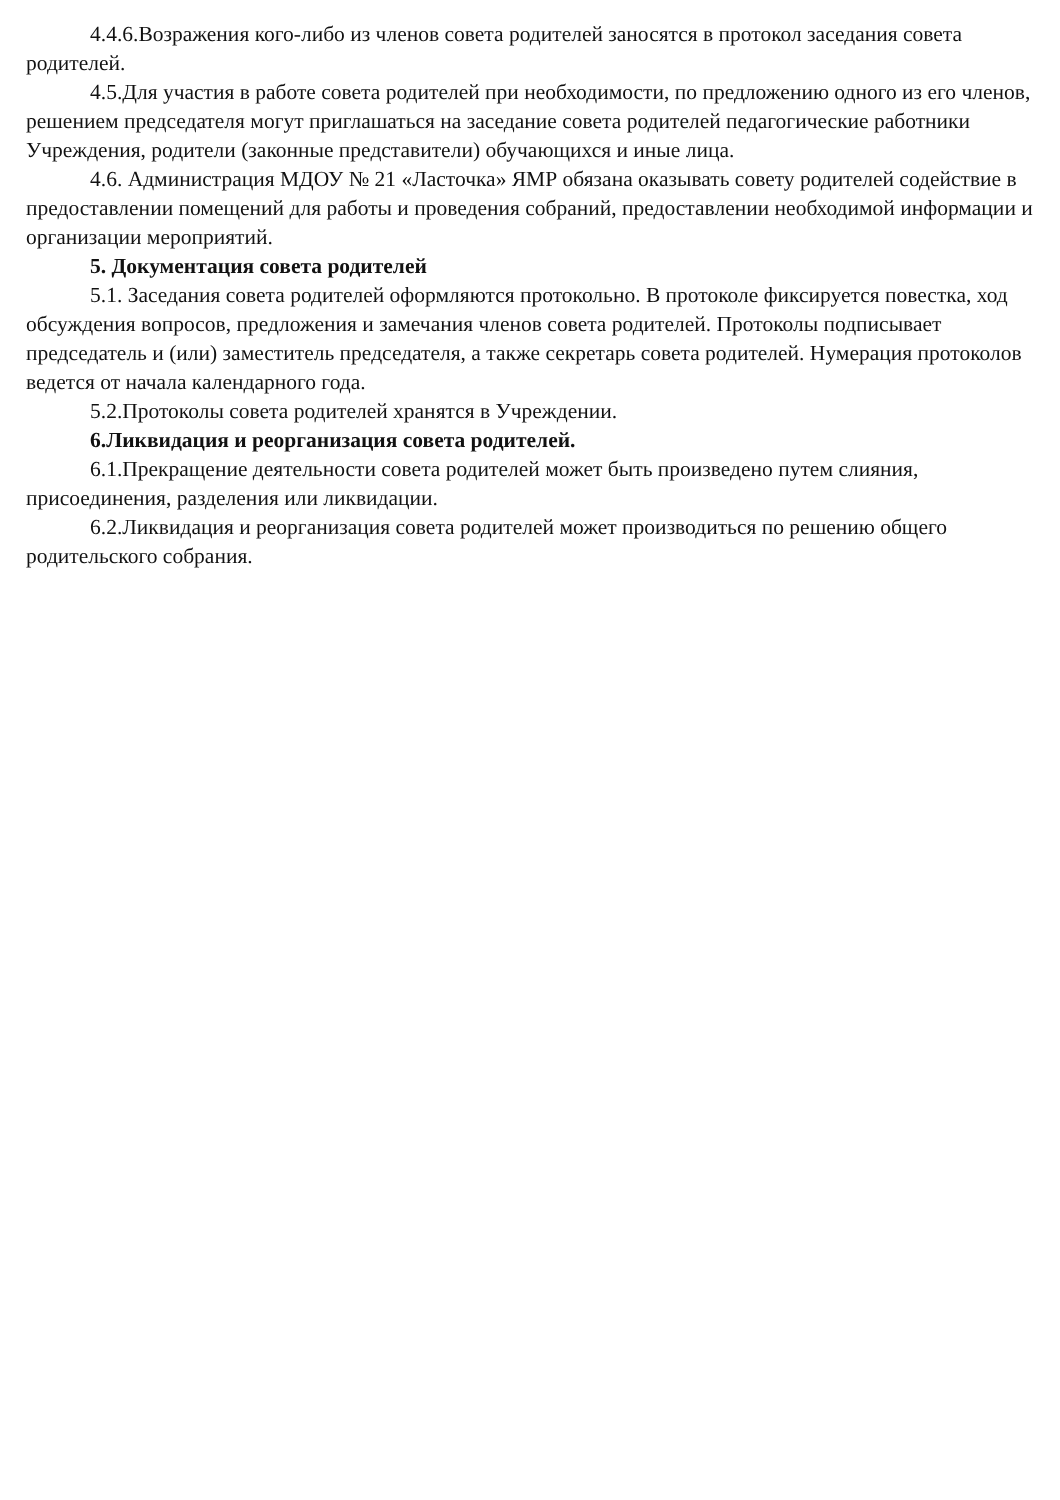4.4.6.Возражения кого-либо из членов совета родителей заносятся в протокол заседания совета родителей.
4.5.Для участия в работе совета родителей при необходимости, по предложению одного из его членов, решением председателя могут приглашаться на заседание совета родителей педагогические работники Учреждения, родители (законные представители) обучающихся и иные лица.
4.6. Администрация МДОУ № 21 «Ласточка» ЯМР обязана оказывать совету родителей содействие в предоставлении помещений для работы и проведения собраний, предоставлении необходимой информации и организации мероприятий.
5. Документация совета родителей
5.1. Заседания совета родителей оформляются протокольно. В протоколе фиксируется повестка, ход обсуждения вопросов, предложения и замечания членов совета родителей. Протоколы подписывает председатель и (или) заместитель председателя, а также секретарь совета родителей. Нумерация протоколов ведется от начала календарного года.
5.2.Протоколы совета родителей хранятся в Учреждении.
6.Ликвидация и реорганизация совета родителей.
6.1.Прекращение деятельности совета родителей может быть произведено путем слияния, присоединения, разделения или ликвидации.
6.2.Ликвидация и реорганизация совета родителей может производиться по решению общего родительского собрания.